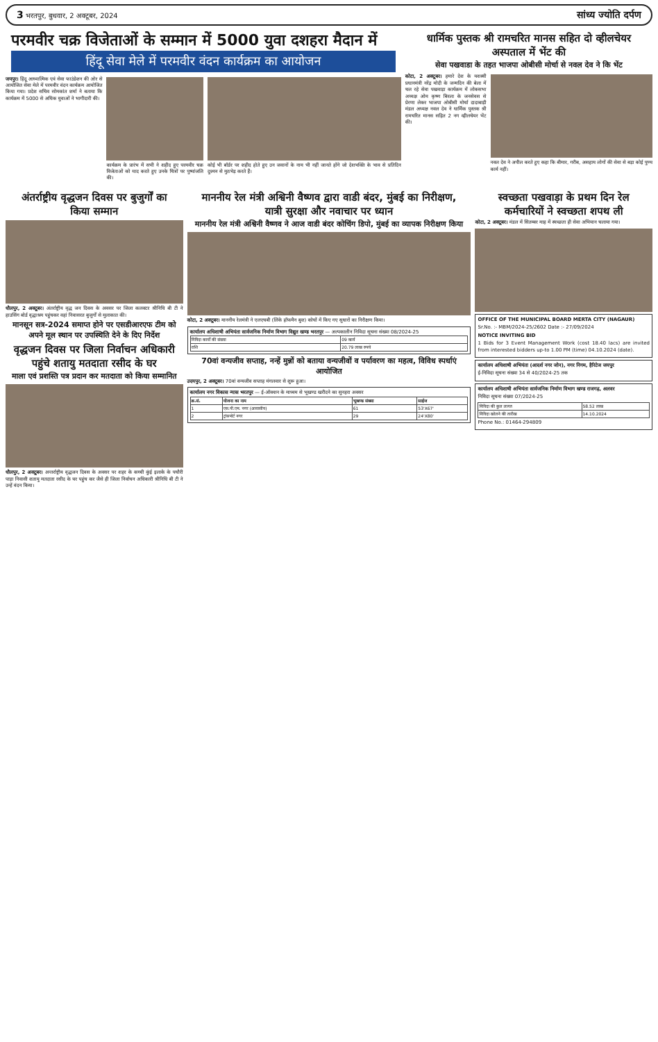3 भरतपुर, बुधवार, 2 अक्टूबर, 2024 सांध्य ज्योति दर्पण
परमवीर चक्र विजेताओं के सम्मान में 5000 युवा दशहरा मैदान में
हिंदू सेवा मेले में परमवीर वंदन कार्यक्रम का आयोजन
जयपुर। हिंदू आध्यात्मिक एवं सेवा फाउंडेशन की ओर से आयोजित सेवा मेले में परमवीर वंदन कार्यक्रम आयोजित किया गया। प्रदेश सचिव सोमकांत शर्मा ने बताया कि कार्यक्रम में 5000 से अधिक युवाओं ने भागीदारी की।
कार्यक्रम के प्रारंभ में सभी ने शहीद हुए परमवीर चक्र विजेताओं को याद करते हुए उनके चित्रों पर पुष्पांजलि की।
कोई भी बॉर्डर पर शहीद होते हुए उन जवानों के नाम भी नहीं जानते होंगे जो देशभक्ति के भाव से प्रतिदिन दुश्मन से मुठभेड़ करते हैं।
धार्मिक पुस्तक श्री रामचरित मानस सहित दो व्हीलचेयर अस्पताल में भेंट की
सेवा पखवाडा के तहत भाजपा ओबीसी मोर्चा से नवल देव ने कि भेंट
कोटा, 2 अक्टूबर। हमारे देश के यशस्वी प्रधानमंत्री नरेंद्र मोदी के जन्मदिन की बेला में चल रहे सेवा पखवाड़ा कार्यक्रम में लोकसभा अध्यक्ष ओम कृष्ण बिरला के जनसेवस से प्रेरणा लेकर भाजपा ओबीसी मोर्चा दादाबाड़ी मंडल अध्यक्ष नवल देव ने धार्मिक पुस्तक श्री रामचरित मानस सहित 2 नग व्हीलचेयर भेंट की।
नवल देव ने अपील करते हुए कहा कि बीमार, गरीब, असहाय लोगों की सेवा से बड़ा कोई पुण्य कार्य नहीं।
अंतर्राष्ट्रीय वृद्धजन दिवस पर बुजुर्गों का किया सम्मान
धौलपुर, 2 अक्टूबर। अंतर्राष्ट्रीय वृद्ध जन दिवस के अवसर पर जिला कलक्टर श्रीनिधि बी टी ने हाउसिंग बोर्ड वृद्धाश्रम पहुंचकर वहां निवासरत बुजुर्गों से मुलाकात की।
मानसून सत्र-2024 समाप्त होने पर एसडीआरएफ टीम को अपने मूल स्थान पर उपस्थिति देने के दिए निर्देश
वृद्धजन दिवस पर जिला निर्वाचन अधिकारी पहुंचे शतायु मतदाता रसीद के घर
माला एवं प्रशस्ति पत्र प्रदान कर मतदाता को किया सम्मानित
धौलपुर, 2 अक्टूबर। अन्तर्राष्ट्रीय वृद्धजन दिवस के अवसर पर शहर के कच्ची कुंई इलाके के पचौरी पाड़ा निवासी शतायु मतदाता रसीद के घर पहुंच कर जैसे ही जिला निर्वाचन अधिकारी श्रीनिधि बी टी ने उन्हें वंदन किया।
माननीय रेल मंत्री अश्विनी वैष्णव द्वारा वाडी बंदर, मुंबई का निरीक्षण, यात्री सुरक्षा और नवाचार पर ध्यान
माननीय रेल मंत्री अश्विनी वैष्णव ने आज वाडी बंदर कोचिंग डिपो, मुंबई का व्यापक निरीक्षण किया
कोटा, 2 अक्टूबर। माननीय रेलमंत्री ने एलएचबी (लिंके हॉफमैन बुश) कोचों में किए गए सुधारों का निरीक्षण किया।
कार्यालय अधिशाषी अभियंता सार्वजनिक निर्माण विभाग विद्युत खण्ड भरतपुर — अल्पकालीन निविदा सूचना संख्या 08/2024-25
| निविदा कार्यों की संख्या | 09 कार्य |
| राशि | 20.79 लाख रुपये |
70वां वन्यजीव सप्ताह, नन्हें मुन्नों को बताया वन्यजीवों व पर्यावरण का महत्व, विविध स्पर्धाएं आयोजित
उदयपुर, 2 अक्टूबर। 70वां वन्यजीव सप्ताह मंगलवार से शुरू हुआ।
कार्यालय नगर विकास न्यास भरतपुर — ई-ऑक्शन के माध्यम से भूखण्ड खरीदने का सुनहरा अवसर
| क्र.सं. | योजना का नाम | भूखण्ड संख्या | साईज |
| --- | --- | --- | --- |
| 1 | एस.पी.एम. नगर (आवासीय) | 61 | 53'X67' |
| 2 | ट्रांसपोर्ट नगर | 29 | 24'X80' |
स्वच्छता पखवाड़ा के प्रथम दिन रेल कर्मचारियों ने स्वच्छता शपथ ली
कोटा, 2 अक्टूबर। मंडल में सितम्बर माह में स्वच्छता ही सेवा अभियान चलाया गया।
OFFICE OF THE MUNICIPAL BOARD MERTA CITY (NAGAUR)
Sr.No. :- MBM/2024-25/2602 Date :- 27/09/2024
NOTICE INVITING BID
1 Bids for 3 Event Management Work (cost 18.40 lacs) are invited from interested bidders up-to 1.00 PM (time) 04.10.2024 (date).
कार्यालय अधिशाषी अभियंता (आदर्श नगर जोन), नगर निगम, हैरिटेज जयपुर
ई-निविदा सूचना संख्या 34 से 40/2024-25 तक
कार्यालय अधिशाषी अभियंता सार्वजनिक निर्माण विभाग खण्ड राजगढ़, अलवर
निविदा सूचना संख्या 07/2024-25
| निविदा की कुल लागत | 58.52 लाख |
| निविदा खोलने की तारीख | 14.10.2024 |
Phone No.: 01464-294809